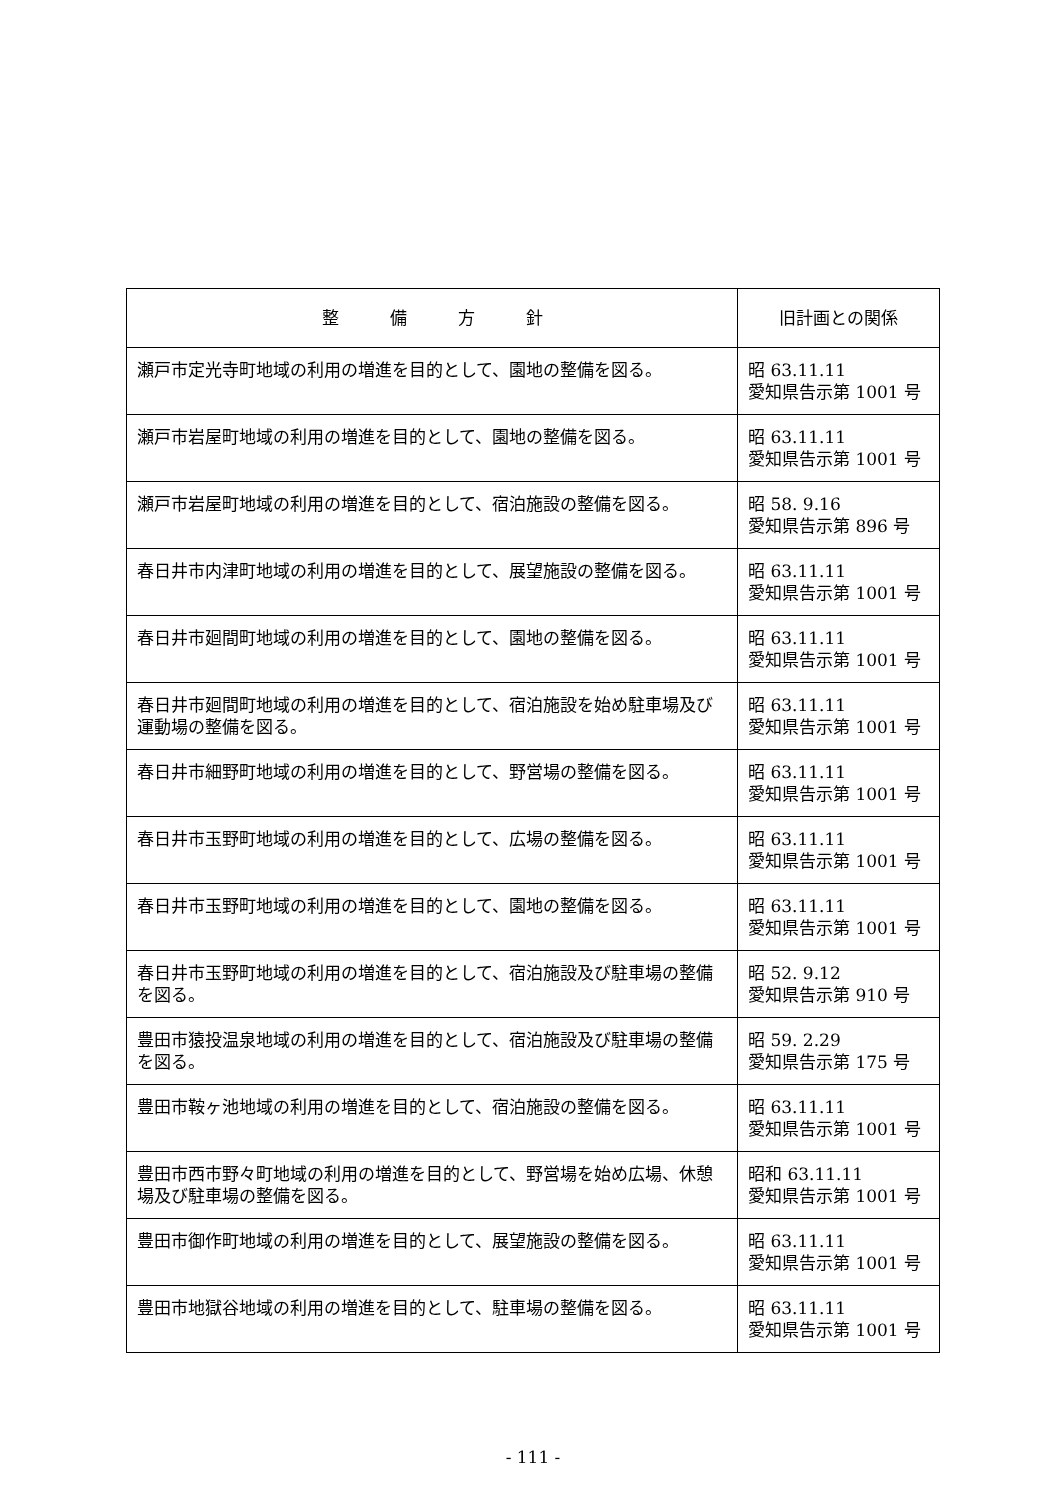| 整 備 方 針 | 旧計画との関係 |
| --- | --- |
| 瀬戸市定光寺町地域の利用の増進を目的として、園地の整備を図る。 | 昭 63.11.11 愛知県告示第 1001 号 |
| 瀬戸市岩屋町地域の利用の増進を目的として、園地の整備を図る。 | 昭 63.11.11 愛知県告示第 1001 号 |
| 瀬戸市岩屋町地域の利用の増進を目的として、宿泊施設の整備を図る。 | 昭 58. 9.16 愛知県告示第 896 号 |
| 春日井市内津町地域の利用の増進を目的として、展望施設の整備を図る。 | 昭 63.11.11 愛知県告示第 1001 号 |
| 春日井市廻間町地域の利用の増進を目的として、園地の整備を図る。 | 昭 63.11.11 愛知県告示第 1001 号 |
| 春日井市廻間町地域の利用の増進を目的として、宿泊施設を始め駐車場及び運動場の整備を図る。 | 昭 63.11.11 愛知県告示第 1001 号 |
| 春日井市細野町地域の利用の増進を目的として、野営場の整備を図る。 | 昭 63.11.11 愛知県告示第 1001 号 |
| 春日井市玉野町地域の利用の増進を目的として、広場の整備を図る。 | 昭 63.11.11 愛知県告示第 1001 号 |
| 春日井市玉野町地域の利用の増進を目的として、園地の整備を図る。 | 昭 63.11.11 愛知県告示第 1001 号 |
| 春日井市玉野町地域の利用の増進を目的として、宿泊施設及び駐車場の整備を図る。 | 昭 52. 9.12 愛知県告示第 910 号 |
| 豊田市猿投温泉地域の利用の増進を目的として、宿泊施設及び駐車場の整備を図る。 | 昭 59. 2.29 愛知県告示第 175 号 |
| 豊田市鞍ヶ池地域の利用の増進を目的として、宿泊施設の整備を図る。 | 昭 63.11.11 愛知県告示第 1001 号 |
| 豊田市西市野々町地域の利用の増進を目的として、野営場を始め広場、休憩場及び駐車場の整備を図る。 | 昭和 63.11.11 愛知県告示第 1001 号 |
| 豊田市御作町地域の利用の増進を目的として、展望施設の整備を図る。 | 昭 63.11.11 愛知県告示第 1001 号 |
| 豊田市地獄谷地域の利用の増進を目的として、駐車場の整備を図る。 | 昭 63.11.11 愛知県告示第 1001 号 |
- 111 -